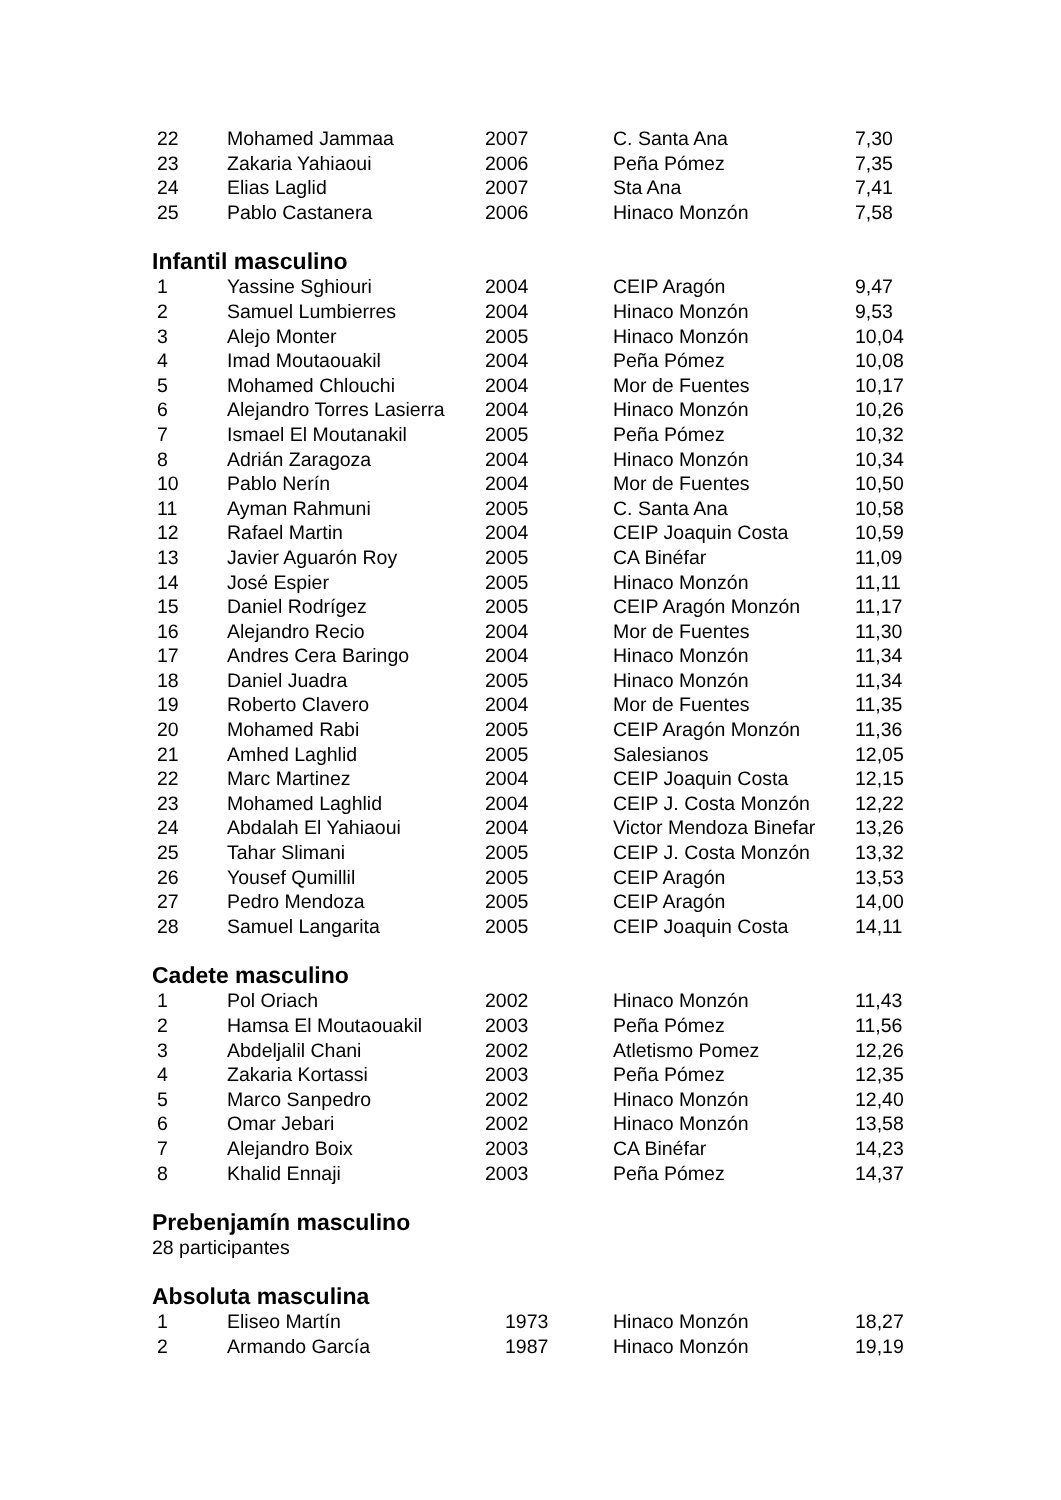| 22 | Mohamed Jammaa | 2007 | C. Santa Ana | 7,30 |
| 23 | Zakaria Yahiaoui | 2006 | Peña Pómez | 7,35 |
| 24 | Elias Laglid | 2007 | Sta Ana | 7,41 |
| 25 | Pablo Castanera | 2006 | Hinaco Monzón | 7,58 |
Infantil masculino
| 1 | Yassine Sghiouri | 2004 | CEIP Aragón | 9,47 |
| 2 | Samuel Lumbierres | 2004 | Hinaco Monzón | 9,53 |
| 3 | Alejo Monter | 2005 | Hinaco Monzón | 10,04 |
| 4 | Imad Moutaouakil | 2004 | Peña Pómez | 10,08 |
| 5 | Mohamed Chlouchi | 2004 | Mor de Fuentes | 10,17 |
| 6 | Alejandro Torres Lasierra | 2004 | Hinaco Monzón | 10,26 |
| 7 | Ismael El Moutanakil | 2005 | Peña Pómez | 10,32 |
| 8 | Adrián Zaragoza | 2004 | Hinaco Monzón | 10,34 |
| 10 | Pablo Nerín | 2004 | Mor de Fuentes | 10,50 |
| 11 | Ayman Rahmuni | 2005 | C. Santa Ana | 10,58 |
| 12 | Rafael Martin | 2004 | CEIP Joaquin Costa | 10,59 |
| 13 | Javier Aguarón Roy | 2005 | CA Binéfar | 11,09 |
| 14 | José Espier | 2005 | Hinaco Monzón | 11,11 |
| 15 | Daniel Rodrígez | 2005 | CEIP Aragón Monzón | 11,17 |
| 16 | Alejandro Recio | 2004 | Mor de Fuentes | 11,30 |
| 17 | Andres Cera Baringo | 2004 | Hinaco Monzón | 11,34 |
| 18 | Daniel Juadra | 2005 | Hinaco Monzón | 11,34 |
| 19 | Roberto Clavero | 2004 | Mor de Fuentes | 11,35 |
| 20 | Mohamed Rabi | 2005 | CEIP Aragón Monzón | 11,36 |
| 21 | Amhed Laghlid | 2005 | Salesianos | 12,05 |
| 22 | Marc Martinez | 2004 | CEIP Joaquin Costa | 12,15 |
| 23 | Mohamed Laghlid | 2004 | CEIP J. Costa Monzón | 12,22 |
| 24 | Abdalah El Yahiaoui | 2004 | Victor Mendoza Binefar | 13,26 |
| 25 | Tahar Slimani | 2005 | CEIP J. Costa Monzón | 13,32 |
| 26 | Yousef Qumillil | 2005 | CEIP Aragón | 13,53 |
| 27 | Pedro Mendoza | 2005 | CEIP Aragón | 14,00 |
| 28 | Samuel Langarita | 2005 | CEIP Joaquin Costa | 14,11 |
Cadete masculino
| 1 | Pol Oriach | 2002 | Hinaco Monzón | 11,43 |
| 2 | Hamsa El Moutaouakil | 2003 | Peña Pómez | 11,56 |
| 3 | Abdeljalil Chani | 2002 | Atletismo Pomez | 12,26 |
| 4 | Zakaria Kortassi | 2003 | Peña Pómez | 12,35 |
| 5 | Marco Sanpedro | 2002 | Hinaco Monzón | 12,40 |
| 6 | Omar Jebari | 2002 | Hinaco Monzón | 13,58 |
| 7 | Alejandro Boix | 2003 | CA Binéfar | 14,23 |
| 8 | Khalid Ennaji | 2003 | Peña Pómez | 14,37 |
Prebenjamín masculino
28 participantes
Absoluta masculina
| 1 | Eliseo Martín | 1973 | Hinaco Monzón | 18,27 |
| 2 | Armando García | 1987 | Hinaco Monzón | 19,19 |